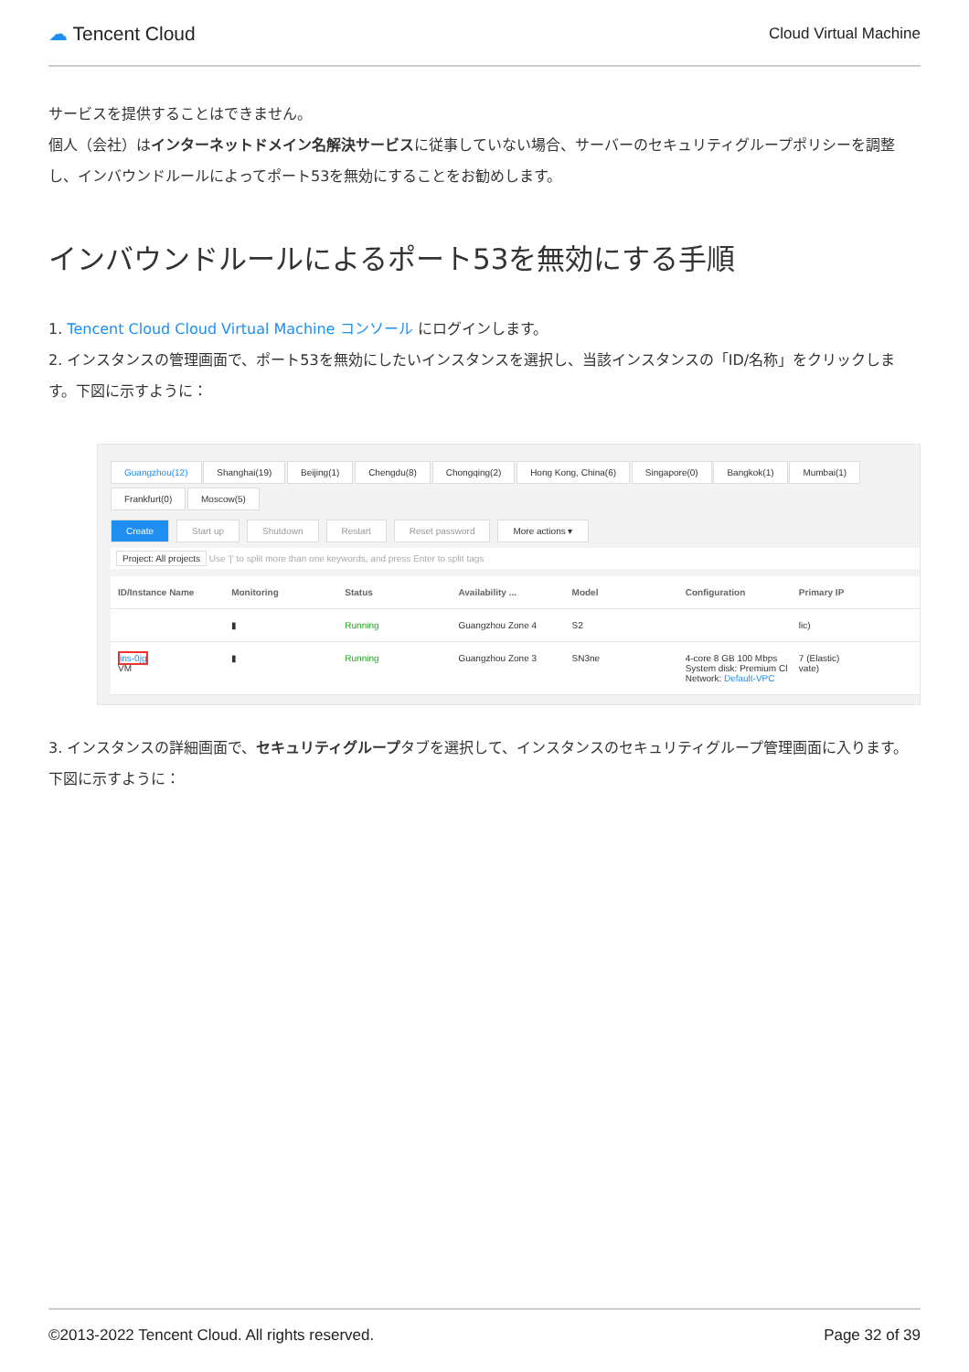☁ Tencent Cloud
Cloud Virtual Machine
サービスを提供することはできません。
個人（会社）はインターネットドメイン名解決サービスに従事していない場合、サーバーのセキュリティグループポリシーを調整し、インバウンドルールによってポート53を無効にすることをお勧めします。
インバウンドルールによるポート53を無効にする手順
1. Tencent Cloud Cloud Virtual Machine コンソール にログインします。
2. インスタンスの管理画面で、ポート53を無効にしたいインスタンスを選択し、当該インスタンスの「ID/名称」をクリックします。下図に示すように：
Guangzhou(12) Shanghai(19) Beijing(1) Chengdu(8) Chongqing(2) Hong Kong, China(6) Singapore(0) Bangkok(1) Mumbai(1) Frankfurt(0) Moscow(5)
Create Start up Shutdown Restart Reset password More actions ▾
Project: All projects Use '|' to split more than one keywords, and press Enter to split tags
ID/Instance Name Monitoring Status Availability ... Model Configuration Primary IP
▮ Running Guangzhou Zone 4 S2 lic)
ins-0jg
VM
▮ Running Guangzhou Zone 3 SN3ne 4-core 8 GB 100 Mbps
System disk: Premium Cl
Network: Default-VPC
7 (Elastic)
vate)
3. インスタンスの詳細画面で、セキュリティグループタブを選択して、インスタンスのセキュリティグループ管理画面に入ります。下図に示すように：
©2013-2022 Tencent Cloud. All rights reserved. Page 32 of 39